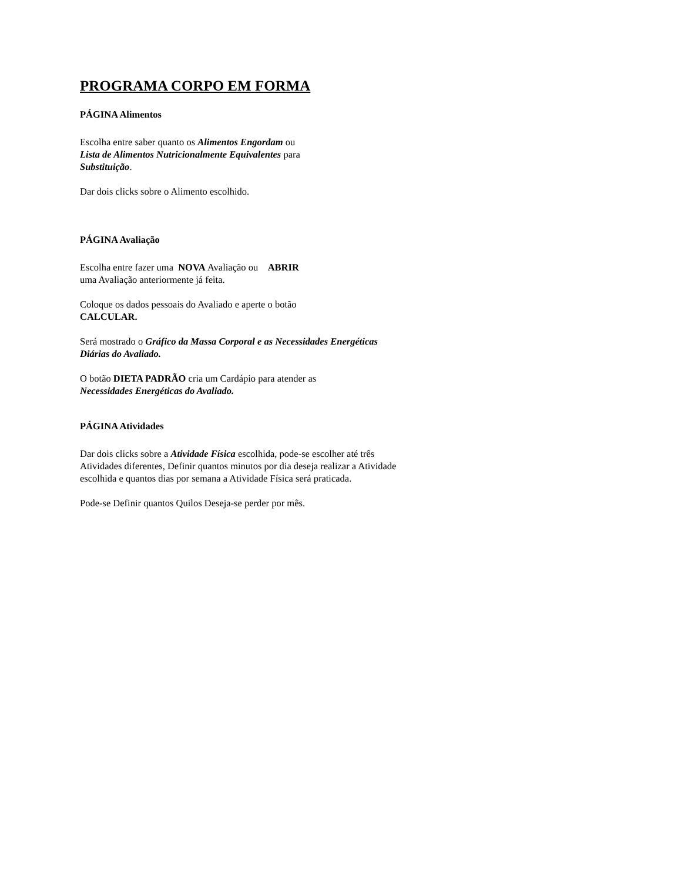PROGRAMA CORPO EM FORMA
PÁGINA Alimentos
Escolha entre saber quanto os Alimentos Engordam ou
Lista de Alimentos Nutricionalmente Equivalentes para
Substituição.
Dar dois clicks sobre o Alimento escolhido.
PÁGINA Avaliação
Escolha entre fazer uma NOVA Avaliação ou ABRIR
uma Avaliação anteriormente já feita.
Coloque os dados pessoais do Avaliado e aperte o botão
CALCULAR.
Será mostrado o Gráfico da Massa Corporal e as Necessidades Energéticas Diárias do Avaliado.
O botão DIETA PADRÃO cria um Cardápio para atender as
Necessidades Energéticas do Avaliado.
PÁGINA Atividades
Dar dois clicks sobre a Atividade Física escolhida, pode-se escolher até três Atividades diferentes, Definir quantos minutos por dia deseja realizar a Atividade escolhida e quantos dias por semana a Atividade Física será praticada.
Pode-se Definir quantos Quilos Deseja-se perder por mês.